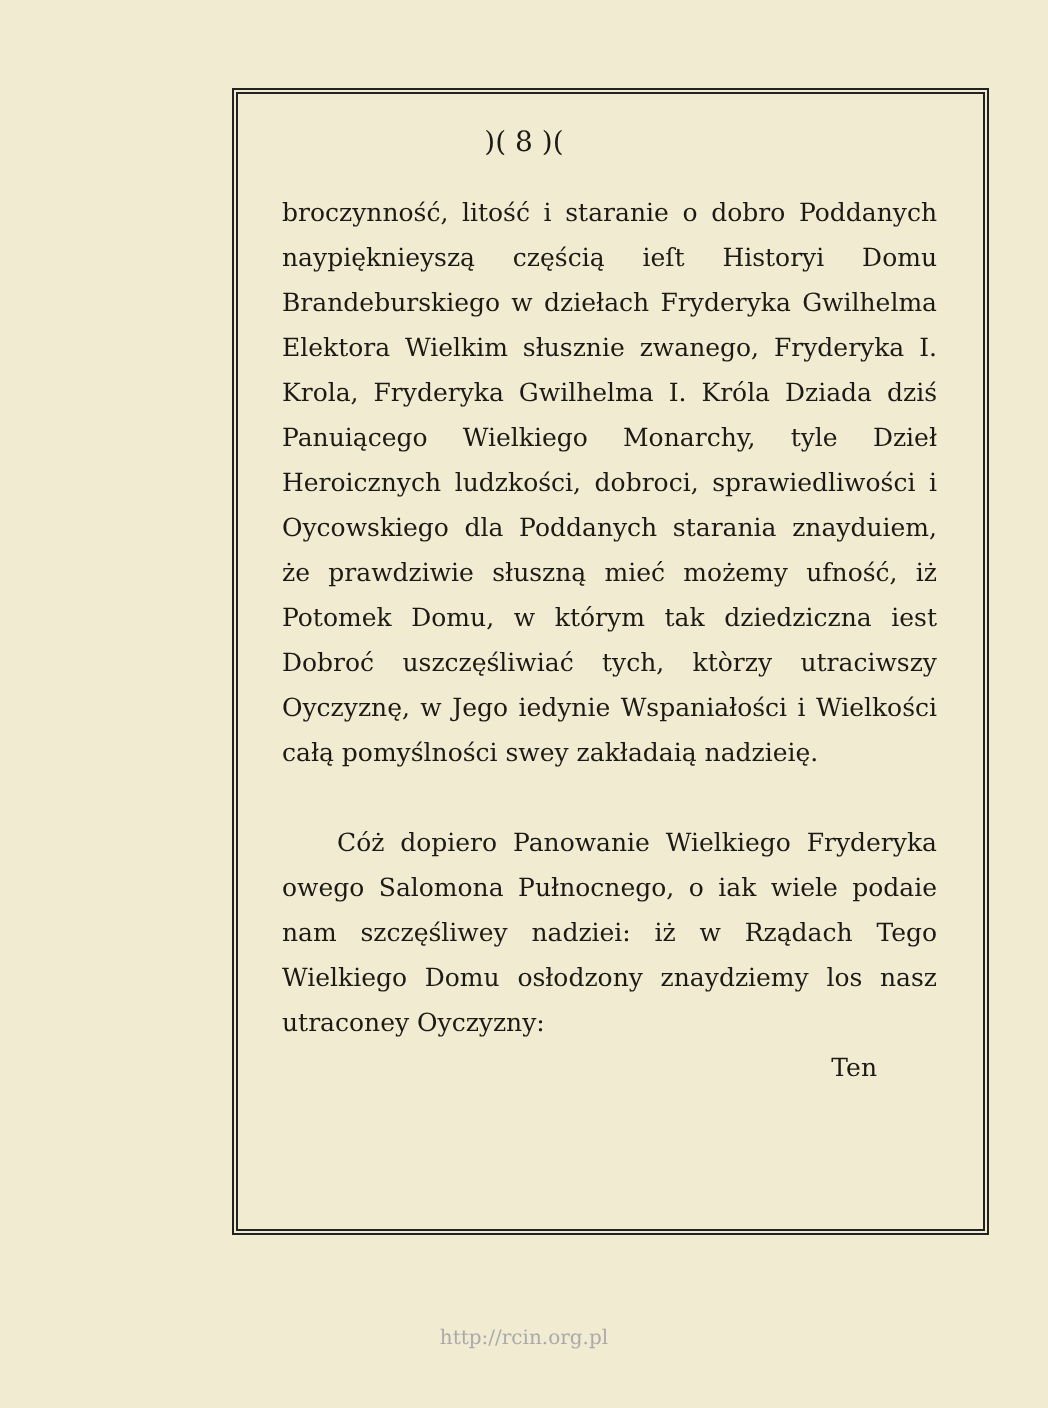)( 8 )(
broczynność, litość i staranie o dobro Poddanych naypięknieyszą częścią ieſt Historyi Domu Brandeburskiego w dziełach Fryderyka Gwilhelma Elektora Wielkim słusznie zwanego, Fryderyka I. Krola, Fryderyka Gwilhelma I. Króla Dziada dziś Panuiącego Wielkiego Monarchy, tyle Dzieł Heroicznych ludzkości, dobroci, sprawiedliwości i Oycowskiego dla Poddanych starania znayduiem, że prawdziwie słuszną mieć możemy ufność, iż Potomek Domu, w którym tak dziedziczna iest Dobroć uszczęśliwiać tych, ktòrzy utraciwszy Oyczyznę, w Jego iedynie Wspaniałości i Wielkości całą pomyślności swey zakładaią nadzieię.
Cóż dopiero Panowanie Wielkiego Fryderyka owego Salomona Pułnocnego, o iak wiele podaie nam szczęśliwey nadziei: iż w Rządach Tego Wielkiego Domu osłodzony znaydziemy los nasz utraconey Oyczyzny:
Ten
http://rcin.org.pl